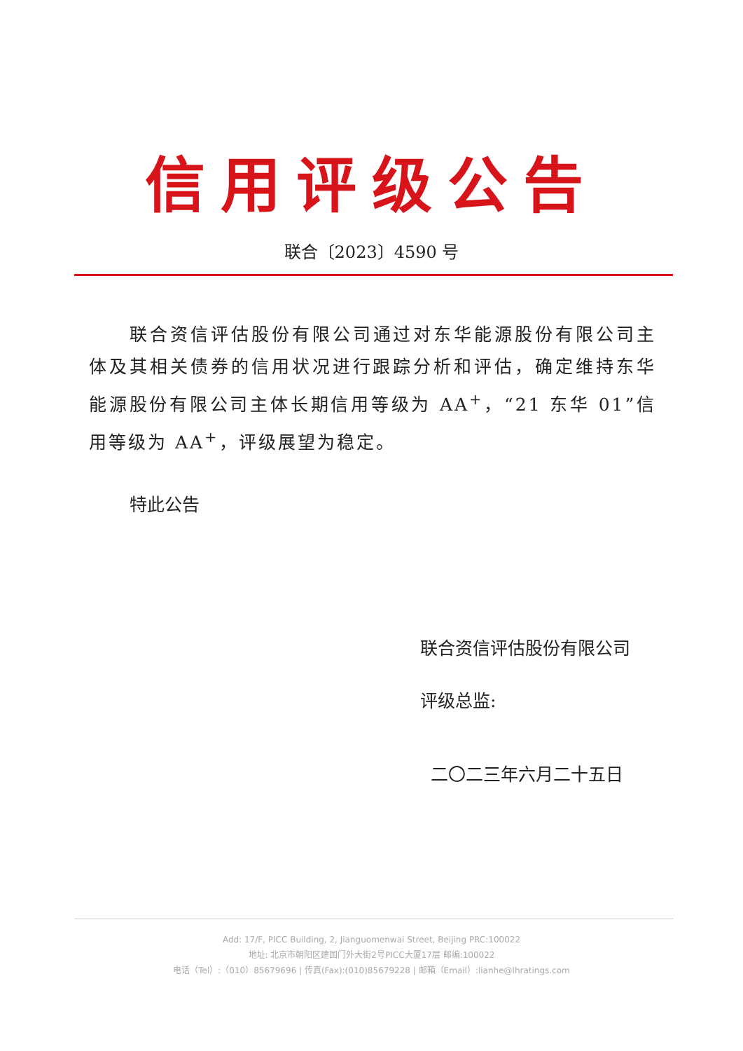信用评级公告
联合〔2023〕4590 号
联合资信评估股份有限公司通过对东华能源股份有限公司主体及其相关债券的信用状况进行跟踪分析和评估，确定维持东华能源股份有限公司主体长期信用等级为 AA<sup>+</sup>，“21 东华 01”信用等级为 AA<sup>+</sup>，评级展望为稳定。
特此公告
联合资信评估股份有限公司
评级总监:
二〇二三年六月二十五日
Add: 17/F, PICC Building, 2, Jianguomenwai Street, Beijing PRC:100022
地址: 北京市朝阳区建国门外大街2号PICC大厦17层 邮编:100022
电话（Tel）:（010）85679696 | 传真(Fax):(010)85679228 | 邮箱（Email）:lianhe@lhratings.com